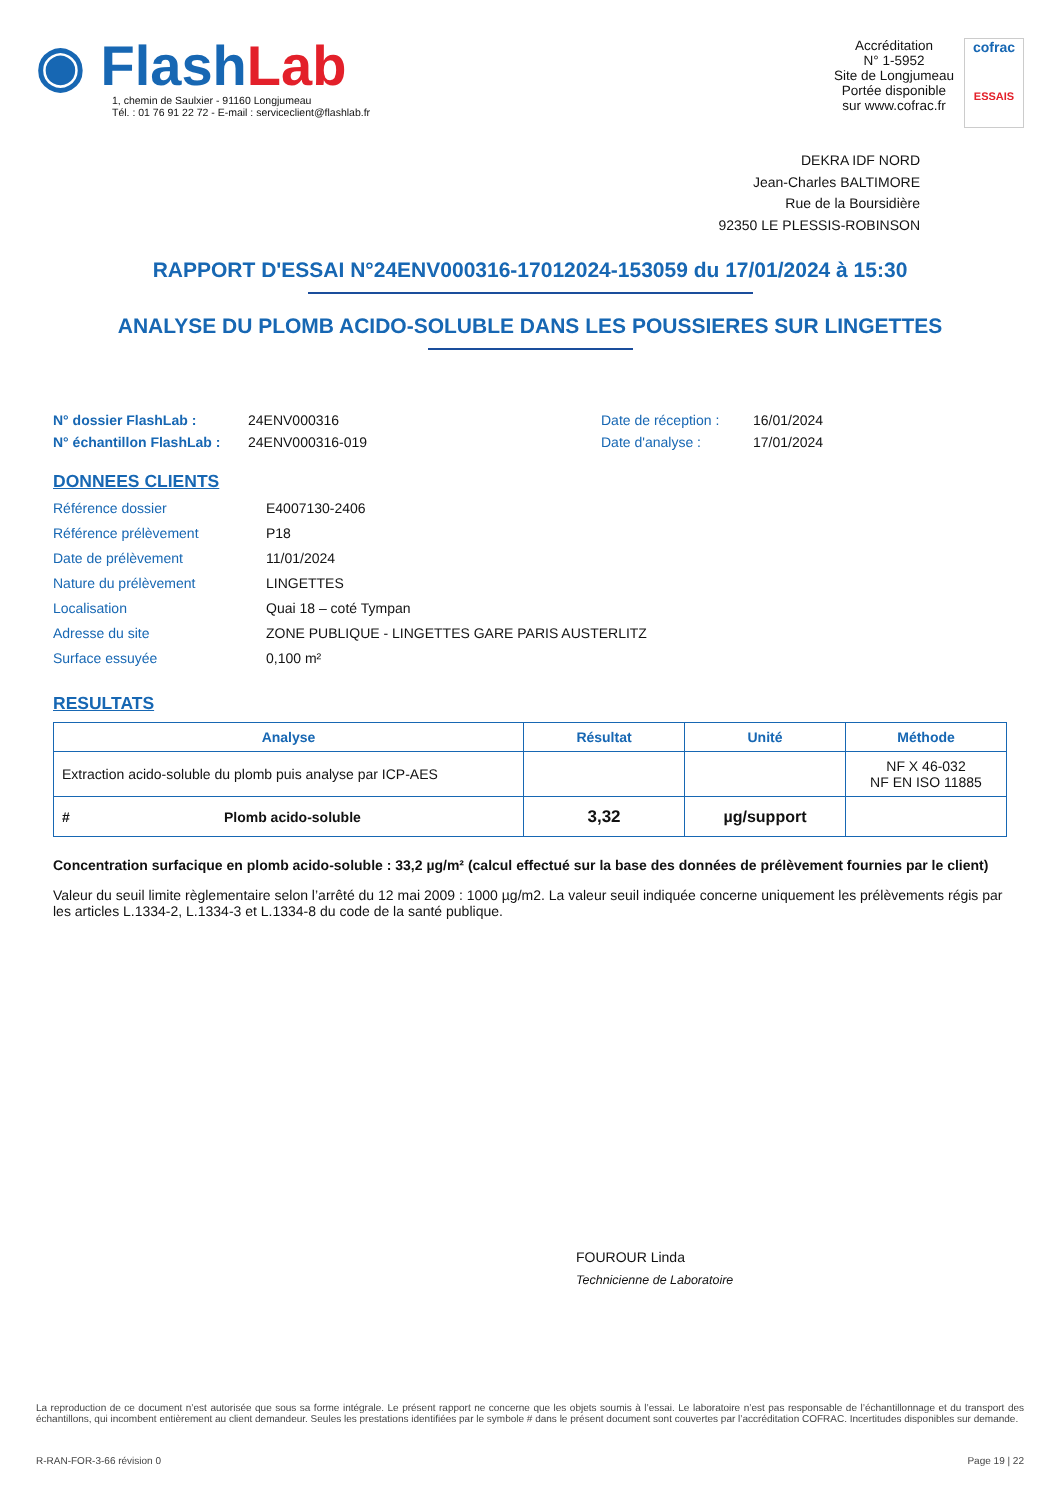◉ FlashLab
1, chemin de Saulxier - 91160 Longjumeau
Tél. : 01 76 91 22 72 - E-mail : serviceclient@flashlab.fr
Accréditation
N° 1-5952
Site de Longjumeau
Portée disponible
sur www.cofrac.fr
cofrac
ESSAIS
DEKRA IDF NORD
Jean-Charles BALTIMORE
Rue de la Boursidière
92350 LE PLESSIS-ROBINSON
RAPPORT D'ESSAI N°24ENV000316-17012024-153059 du 17/01/2024 à 15:30
ANALYSE DU PLOMB ACIDO-SOLUBLE DANS LES POUSSIERES SUR LINGETTES
N° dossier FlashLab :
N° échantillon FlashLab :
24ENV000316
24ENV000316-019
Date de réception :
Date d'analyse :
16/01/2024
17/01/2024
DONNEES CLIENTS
Référence dossier E4007130-2406
Référence prélèvement P18
Date de prélèvement 11/01/2024
Nature du prélèvement LINGETTES
Localisation Quai 18 – coté Tympan
Adresse du site ZONE PUBLIQUE - LINGETTES GARE PARIS AUSTERLITZ
Surface essuyée 0,100 m²
RESULTATS
| Analyse | Résultat | Unité | Méthode |
| --- | --- | --- | --- |
| Extraction acido-soluble du plomb puis analyse par ICP-AES | | | NF X 46-032 NF EN ISO 11885 |
| # Plomb acido-soluble | 3,32 | µg/support | |
Concentration surfacique en plomb acido-soluble : 33,2 µg/m² (calcul effectué sur la base des données de prélèvement fournies par le client)
Valeur du seuil limite règlementaire selon l’arrêté du 12 mai 2009 : 1000 µg/m2. La valeur seuil indiquée concerne uniquement les prélèvements régis par les articles L.1334-2, L.1334-3 et L.1334-8 du code de la santé publique.
FOUROUR Linda
Technicienne de Laboratoire
La reproduction de ce document n’est autorisée que sous sa forme intégrale. Le présent rapport ne concerne que les objets soumis à l’essai. Le laboratoire n’est pas responsable de l’échantillonnage et du transport des échantillons, qui incombent entièrement au client demandeur. Seules les prestations identifiées par le symbole # dans le présent document sont couvertes par l’accréditation COFRAC. Incertitudes disponibles sur demande.
R-RAN-FOR-3-66 révision 0 Page 19 | 22